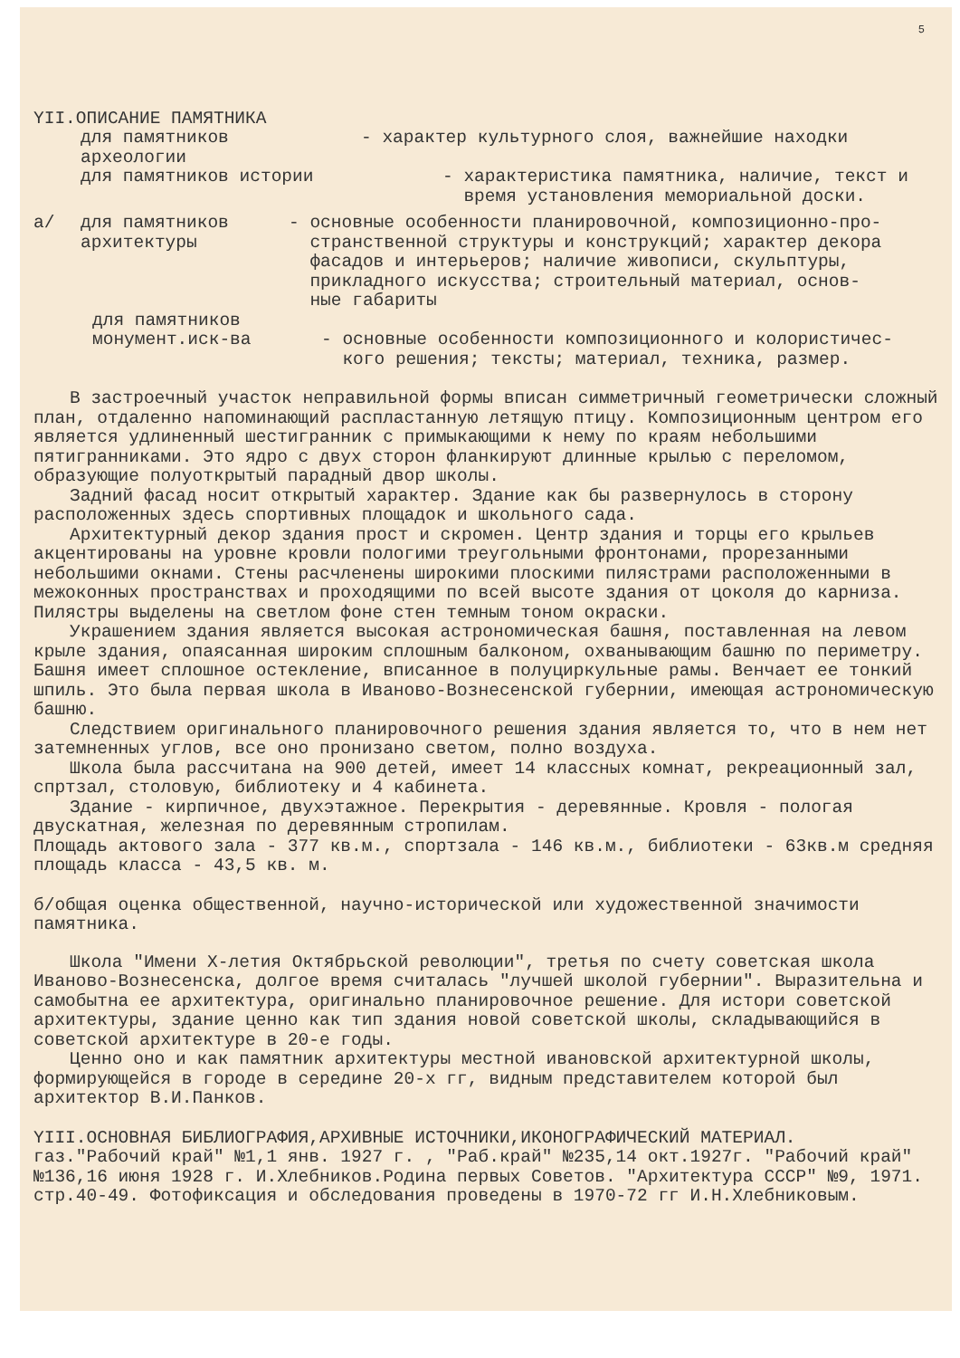5
YII.ОПИСАНИЕ ПАМЯТНИКА
для памятников
археологии
- характер культурного слоя, важнейшие находки
для памятников истории - характеристика памятника, наличие, текст и
время установления мемориальной доски.
а/ для памятников
архитектуры
- основные особенности планировочной, композиционно-про-
странственной структуры и конструкций; характер декора
фасадов и интерьеров; наличие живописи, скульптуры,
прикладного искусства; строительный материал, основ-
ные габариты
для памятников
монумент.иск-ва - основные особенности композиционного и колористичес-
кого решения; тексты; материал, техника, размер.
В застроечный участок неправильной формы вписан симметричный геометрически сложный план, отдаленно напоминающий распластанную летящую птицу. Композиционным центром его является удлиненный шестигранник с примыкающими к нему по краям небольшими пятигранниками. Это ядро с двух сторон фланкируют длинные крылью с переломом, образующие полуоткрытый парадный двор школы.
Задний фасад носит открытый характер. Здание как бы развернулось в сторону расположенных здесь спортивных площадок и школьного сада.
Архитектурный декор здания прост и скромен. Центр здания и торцы его крыльев акцентированы на уровне кровли пологими треугольными фронтонами, прорезанными небольшими окнами. Стены расчленены широкими плоскими пилястрами расположенными в межоконных пространствах и проходящими по всей высоте здания от цоколя до карниза. Пилястры выделены на светлом фоне стен темным тоном окраски.
Украшением здания является высокая астрономическая башня, поставленная на левом крыле здания, опаясанная широким сплошным балконом, охванывающим башню по периметру. Башня имеет сплошное остекление, вписанное в полуциркульные рамы. Венчает ее тонкий шпиль. Это была первая школа в Иваново-Вознесенской губернии, имеющая астрономическую башню.
Следствием оригинального планировочного решения здания является то, что в нем нет затемненных углов, все оно пронизано светом, полно воздуха.
Школа была рассчитана на 900 детей, имеет 14 классных комнат, рекреационный зал, спртзал, столовую, библиотеку и 4 кабинета.
Здание - кирпичное, двухэтажное. Перекрытия - деревянные. Кровля - пологая двускатная, железная по деревянным стропилам.
Площадь актового зала - 377 кв.м., спортзала - 146 кв.м., библиотеки - 63кв.м средняя площадь класса - 43,5 кв. м.
б/общая оценка общественной, научно-исторической или художественной значимости памятника.
Школа "Имени Х-летия Октябрьской революции", третья по счету советская школа Иваново-Вознесенска, долгое время считалась "лучшей школой губернии". Выразительна и самобытна ее архитектура, оригинально планировочное решение. Для истори советской архитектуры, здание ценно как тип здания новой советской школы, складывающийся в советской архитектуре в 20-е годы.
Ценно оно и как памятник архитектуры местной ивановской архитектурной школы, формирующейся в городе в середине 20-х гг, видным представителем которой был архитектор В.И.Панков.
YIII.ОСНОВНАЯ БИБЛИОГРАФИЯ,АРХИВНЫЕ ИСТОЧНИКИ,ИКОНОГРАФИЧЕСКИЙ МАТЕРИАЛ.
газ."Рабочий край" №1,1 янв. 1927 г. , "Раб.край" №235,14 окт.1927г. "Рабочий край" №136,16 июня 1928 г. И.Хлебников.Родина первых Советов. "Архитектура СССР" №9, 1971. стр.40-49. Фотофиксация и обследования проведены в 1970-72 гг И.Н.Хлебниковым.